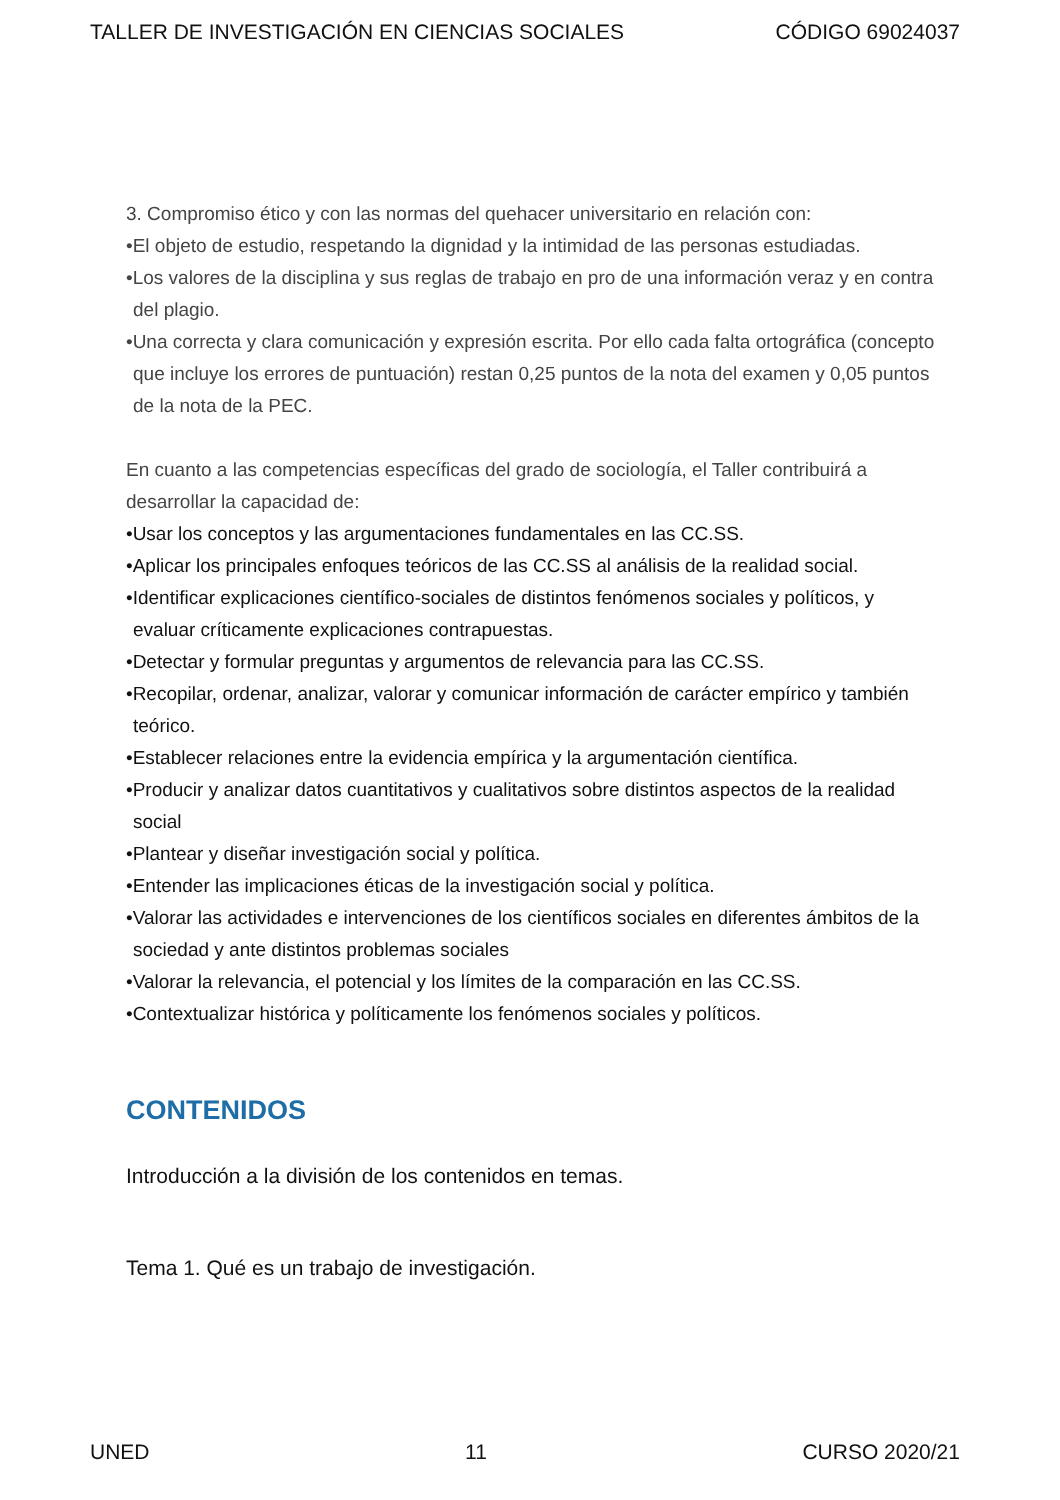TALLER DE INVESTIGACIÓN EN CIENCIAS SOCIALES CÓDIGO 69024037
3. Compromiso ético y con las normas del quehacer universitario en relación con:
•El objeto de estudio, respetando la dignidad y la intimidad de las personas estudiadas.
•Los valores de la disciplina y sus reglas de trabajo en pro de una información veraz y en contra del plagio.
•Una correcta y clara comunicación y expresión escrita. Por ello cada falta ortográfica (concepto que incluye los errores de puntuación) restan 0,25 puntos de la nota del examen y 0,05 puntos de la nota de la PEC.
En cuanto a las competencias específicas del grado de sociología, el Taller contribuirá a desarrollar la capacidad de:
•Usar los conceptos y las argumentaciones fundamentales en las CC.SS.
•Aplicar los principales enfoques teóricos de las CC.SS al análisis de la realidad social.
•Identificar explicaciones científico-sociales de distintos fenómenos sociales y políticos, y evaluar críticamente explicaciones contrapuestas.
•Detectar y formular preguntas y argumentos de relevancia para las CC.SS.
•Recopilar, ordenar, analizar, valorar y comunicar información de carácter empírico y también teórico.
•Establecer relaciones entre la evidencia empírica y la argumentación científica.
•Producir y analizar datos cuantitativos y cualitativos sobre distintos aspectos de la realidad social
•Plantear y diseñar investigación social y política.
•Entender las implicaciones éticas de la investigación social y política.
•Valorar las actividades e intervenciones de los científicos sociales en diferentes ámbitos de la sociedad y ante distintos problemas sociales
•Valorar la relevancia, el potencial y los límites de la comparación en las CC.SS.
•Contextualizar histórica y políticamente los fenómenos sociales y políticos.
CONTENIDOS
Introducción a la división de los contenidos en temas.
Tema 1. Qué es un trabajo de investigación.
UNED 11 CURSO 2020/21